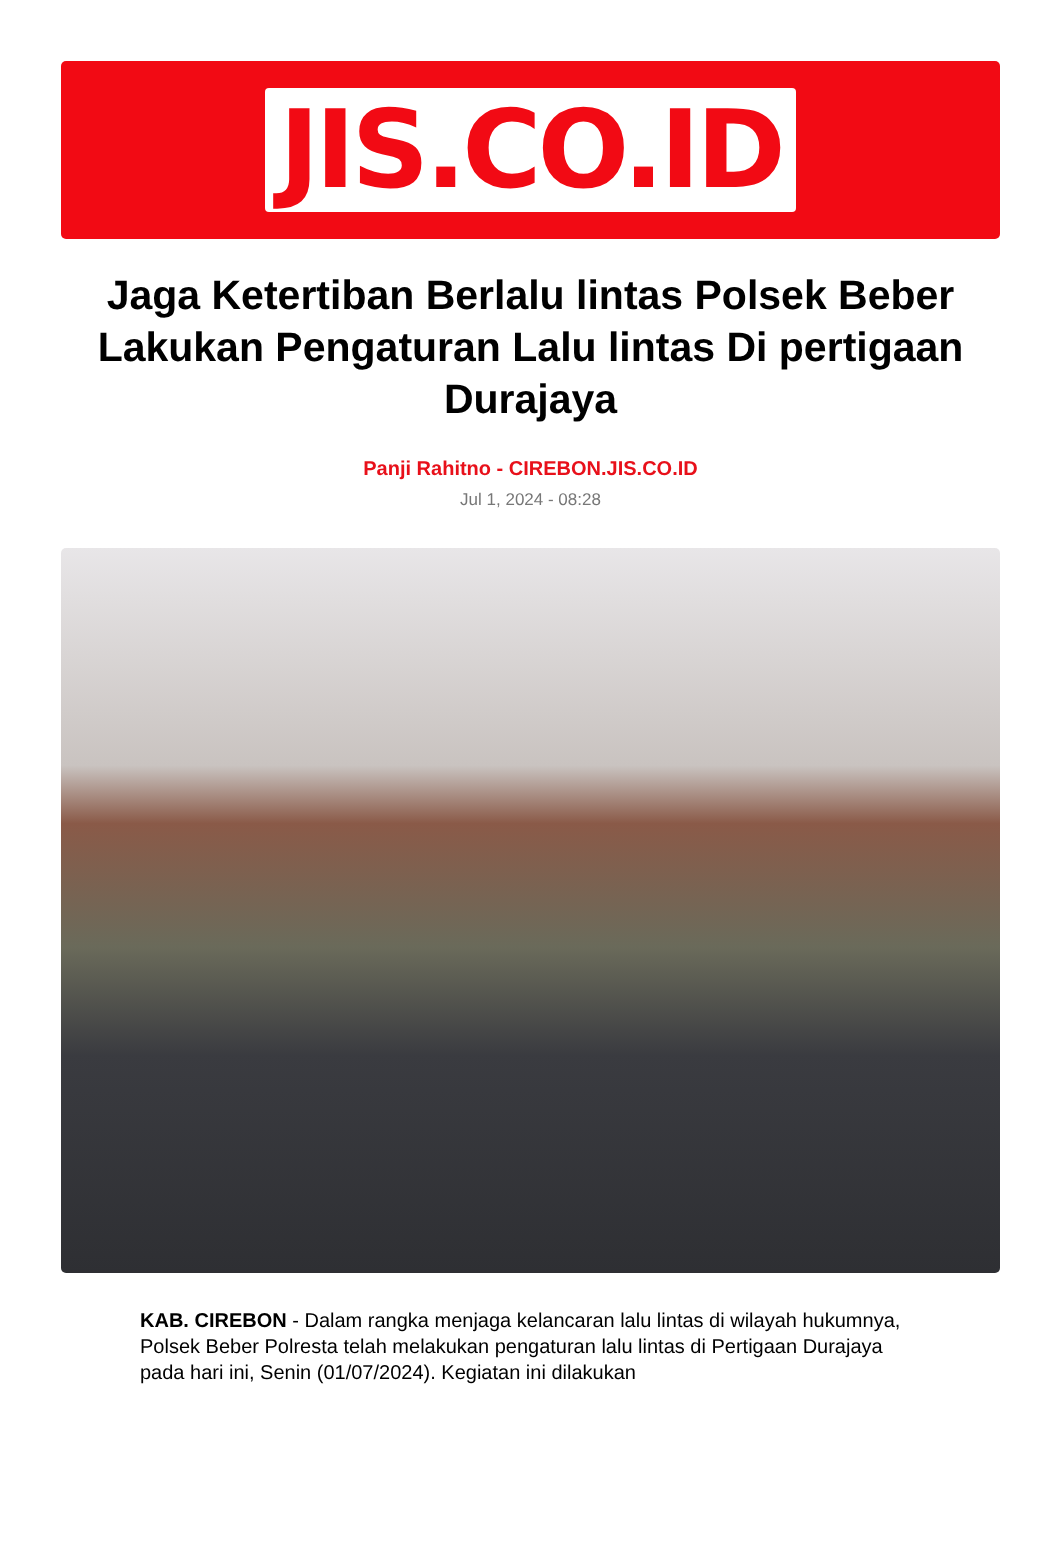JIS.CO.ID
Jaga Ketertiban Berlalu lintas Polsek Beber Lakukan Pengaturan Lalu lintas Di pertigaan Durajaya
Panji Rahitno - CIREBON.JIS.CO.ID
Jul 1, 2024 - 08:28
KAB. CIREBON - Dalam rangka menjaga kelancaran lalu lintas di wilayah hukumnya, Polsek Beber Polresta telah melakukan pengaturan lalu lintas di Pertigaan Durajaya pada hari ini, Senin (01/07/2024). Kegiatan ini dilakukan